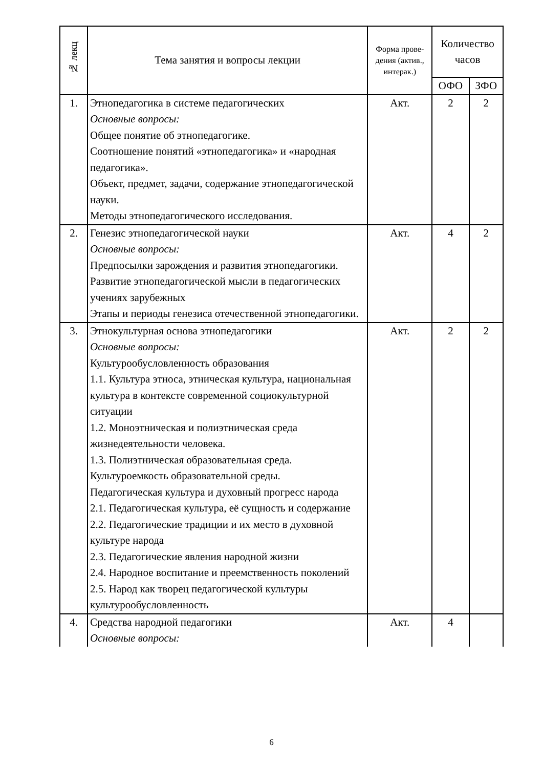| № лекц | Тема занятия и вопросы лекции | Форма прове-дения (актив., интерак.) | Количество часов | |
| --- | --- | --- | --- | --- |
| | | | ОФО | ЗФО |
| 1. | Этнопедагогика в системе педагогических Основные вопросы: Общее понятие об этнопедагогике. Соотношение понятий «этнопедагогика» и «народная педагогика». Объект, предмет, задачи, содержание этнопедагогической науки. Методы этнопедагогического исследования. | Акт. | 2 | 2 |
| 2. | Генезис этнопедагогической науки Основные вопросы: Предпосылки зарождения и развития этнопедагогики. Развитие этнопедагогической мысли в педагогических учениях зарубежных Этапы и периоды генезиса отечественной этнопедагогики. | Акт. | 4 | 2 |
| 3. | Этнокультурная основа этнопедагогики Основные вопросы: Культурообусловленность образования 1.1. Культура этноса, этническая культура, национальная культура в контексте современной социокультурной ситуации 1.2. Моноэтническая и полиэтническая среда жизнедеятельности человека. 1.3. Полиэтническая образовательная среда. Культуроемкость образовательной среды. Педагогическая культура и духовный прогресс народа 2.1. Педагогическая культура, её сущность и содержание 2.2. Педагогические традиции и их место в духовной культуре народа 2.3. Педагогические явления народной жизни 2.4. Народное воспитание и преемственность поколений 2.5. Народ как творец педагогической культуры культурообусловленность | Акт. | 2 | 2 |
| 4. | Средства народной педагогики Основные вопросы: | Акт. | 4 | |
6